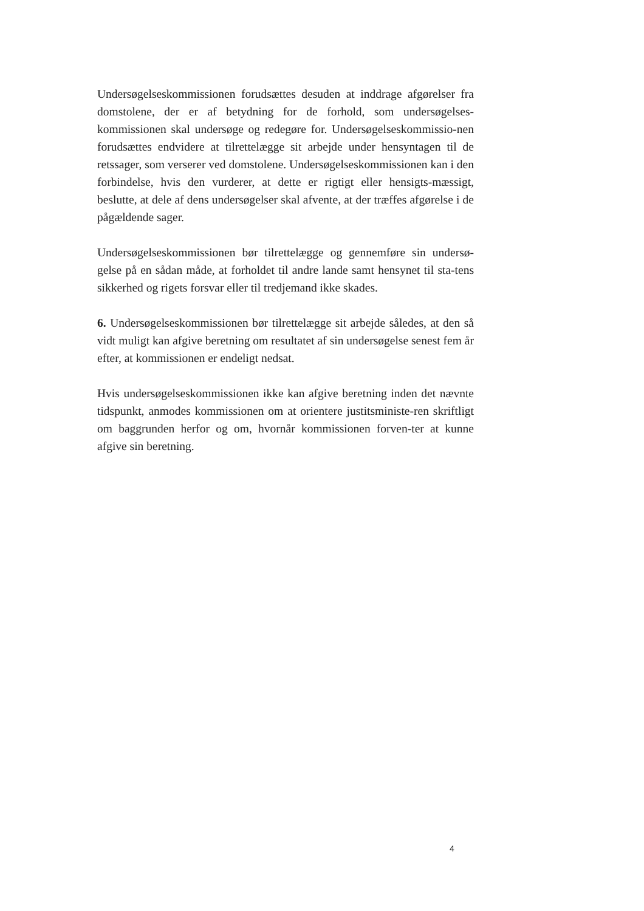Undersøgelseskommissionen forudsættes desuden at inddrage afgørelser fra domstolene, der er af betydning for de forhold, som undersøgelses-kommissionen skal undersøge og redegøre for. Undersøgelseskommissio-nen forudsættes endvidere at tilrettelægge sit arbejde under hensyntagen til de retssager, som verserer ved domstolene. Undersøgelseskommissionen kan i den forbindelse, hvis den vurderer, at dette er rigtigt eller hensigts-mæssigt, beslutte, at dele af dens undersøgelser skal afvente, at der træffes afgørelse i de pågældende sager.
Undersøgelseskommissionen bør tilrettelægge og gennemføre sin undersø-gelse på en sådan måde, at forholdet til andre lande samt hensynet til sta-tens sikkerhed og rigets forsvar eller til tredjemand ikke skades.
6. Undersøgelseskommissionen bør tilrettelægge sit arbejde således, at den så vidt muligt kan afgive beretning om resultatet af sin undersøgelse senest fem år efter, at kommissionen er endeligt nedsat.
Hvis undersøgelseskommissionen ikke kan afgive beretning inden det nævnte tidspunkt, anmodes kommissionen om at orientere justitsministe-ren skriftligt om baggrunden herfor og om, hvornår kommissionen forven-ter at kunne afgive sin beretning.
4